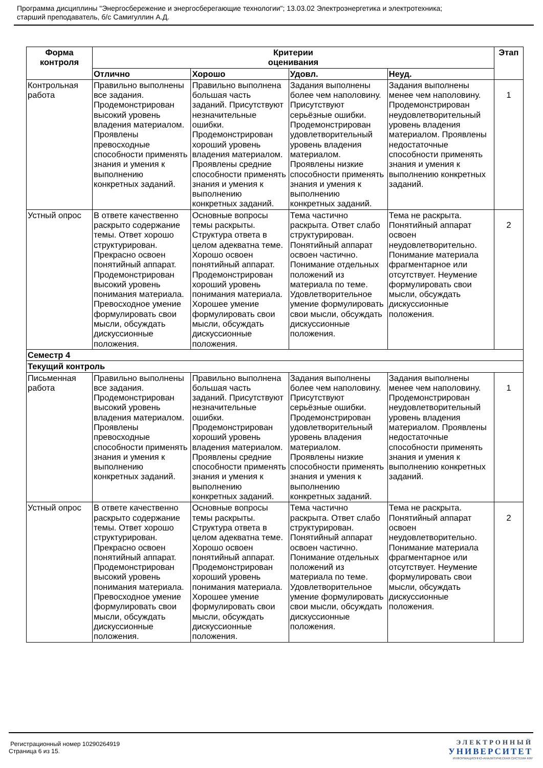Программа дисциплины "Энергосбережение и энергосберегающие технологии"; 13.03.02 Электроэнергетика и электротехника;
старший преподаватель, б/с Самигуллин А.Д.
| Форма контроля | Критерии оценивания | | | | Этап |
| --- | --- | --- | --- | --- | --- |
| | Отлично | Хорошо | Удовл. | Неуд. | |
| Контрольная работа | Правильно выполнены все задания. Продемонстрирован высокий уровень владения материалом. Проявлены превосходные способности применять знания и умения к выполнению конкретных заданий. | Правильно выполнена большая часть заданий. Присутствуют незначительные ошибки. Продемонстрирован хороший уровень владения материалом. Проявлены средние способности применять знания и умения к выполнению конкретных заданий. | Задания выполнены более чем наполовину. Присутствуют серьёзные ошибки. Продемонстрирован удовлетворительный уровень владения материалом. Проявлены низкие способности применять знания и умения к выполнению конкретных заданий. | Задания выполнены менее чем наполовину. Продемонстрирован неудовлетворительный уровень владения материалом. Проявлены недостаточные способности применять знания и умения к выполнению конкретных заданий. | 1 |
| Устный опрос | В ответе качественно раскрыто содержание темы. Ответ хорошо структурирован. Прекрасно освоен понятийный аппарат. Продемонстрирован высокий уровень понимания материала. Превосходное умение формулировать свои мысли, обсуждать дискуссионные положения. | Основные вопросы темы раскрыты. Структура ответа в целом адекватна теме. Хорошо освоен понятийный аппарат. Продемонстрирован хороший уровень понимания материала. Хорошее умение формулировать свои мысли, обсуждать дискуссионные положения. | Тема частично раскрыта. Ответ слабо структурирован. Понятийный аппарат освоен частично. Понимание отдельных положений из материала по теме. Удовлетворительное умение формулировать свои мысли, обсуждать дискуссионные положения. | Тема не раскрыта. Понятийный аппарат освоен неудовлетворительно. Понимание материала фрагментарное или отсутствует. Неумение формулировать свои мысли, обсуждать дискуссионные положения. | 2 |
| Семестр 4 | | | | | |
| Текущий контроль | | | | | |
| Письменная работа | Правильно выполнены все задания. Продемонстрирован высокий уровень владения материалом. Проявлены превосходные способности применять знания и умения к выполнению конкретных заданий. | Правильно выполнена большая часть заданий. Присутствуют незначительные ошибки. Продемонстрирован хороший уровень владения материалом. Проявлены средние способности применять знания и умения к выполнению конкретных заданий. | Задания выполнены более чем наполовину. Присутствуют серьёзные ошибки. Продемонстрирован удовлетворительный уровень владения материалом. Проявлены низкие способности применять знания и умения к выполнению конкретных заданий. | Задания выполнены менее чем наполовину. Продемонстрирован неудовлетворительный уровень владения материалом. Проявлены недостаточные способности применять знания и умения к выполнению конкретных заданий. | 1 |
| Устный опрос | В ответе качественно раскрыто содержание темы. Ответ хорошо структурирован. Прекрасно освоен понятийный аппарат. Продемонстрирован высокий уровень понимания материала. Превосходное умение формулировать свои мысли, обсуждать дискуссионные положения. | Основные вопросы темы раскрыты. Структура ответа в целом адекватна теме. Хорошо освоен понятийный аппарат. Продемонстрирован хороший уровень понимания материала. Хорошее умение формулировать свои мысли, обсуждать дискуссионные положения. | Тема частично раскрыта. Ответ слабо структурирован. Понятийный аппарат освоен частично. Понимание отдельных положений из материала по теме. Удовлетворительное умение формулировать свои мысли, обсуждать дискуссионные положения. | Тема не раскрыта. Понятийный аппарат освоен неудовлетворительно. Понимание материала фрагментарное или отсутствует. Неумение формулировать свои мысли, обсуждать дискуссионные положения. | 2 |
Регистрационный номер 10290264919
Страница 6 из 15.
ЭЛЕКТРОННЫЙ
УНИВЕРСИТЕТ
ИНФОРМАЦИОННО-АНАЛИТИЧЕСКАЯ СИСТЕМА КФУ